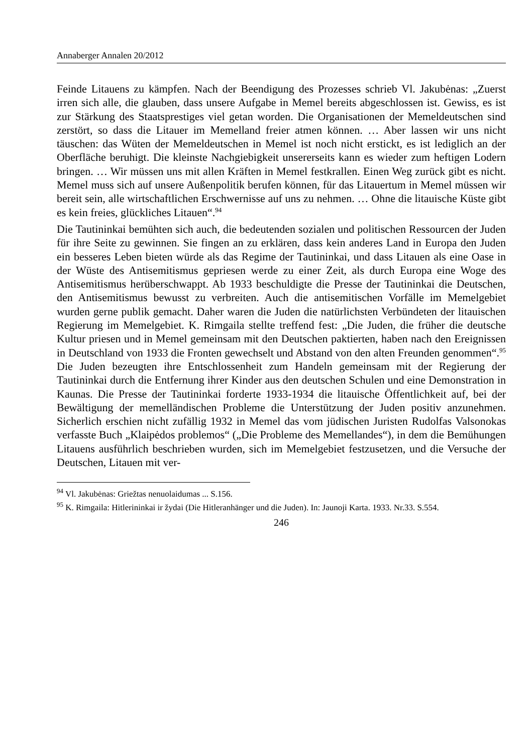Annaberger Annalen 20/2012
Feinde Litauens zu kämpfen. Nach der Beendigung des Prozesses schrieb Vl. Jakubėnas: „Zuerst irren sich alle, die glauben, dass unsere Aufgabe in Memel bereits abgeschlossen ist. Gewiss, es ist zur Stärkung des Staatsprestiges viel getan worden. Die Organisationen der Memeldeutschen sind zerstört, so dass die Litauer im Memelland freier atmen können. … Aber lassen wir uns nicht täuschen: das Wüten der Memeldeutschen in Memel ist noch nicht erstickt, es ist lediglich an der Oberfläche beruhigt. Die kleinste Nachgiebigkeit unsererseits kann es wieder zum heftigen Lodern bringen. … Wir müssen uns mit allen Kräften in Memel festkrallen. Einen Weg zurück gibt es nicht. Memel muss sich auf unsere Außenpolitik berufen können, für das Litauertum in Memel müssen wir bereit sein, alle wirtschaftlichen Erschwernisse auf uns zu nehmen. … Ohne die litauische Küste gibt es kein freies, glückliches Litauen“.<sup>94</sup>
Die Tautininkai bemühten sich auch, die bedeutenden sozialen und politischen Ressourcen der Juden für ihre Seite zu gewinnen. Sie fingen an zu erklären, dass kein anderes Land in Europa den Juden ein besseres Leben bieten würde als das Regime der Tautininkai, und dass Litauen als eine Oase in der Wüste des Antisemitismus gepriesen werde zu einer Zeit, als durch Europa eine Woge des Antisemitismus herüberschwappt. Ab 1933 beschuldigte die Presse der Tautininkai die Deutschen, den Antisemitismus bewusst zu verbreiten. Auch die antisemitischen Vorfälle im Memelgebiet wurden gerne publik gemacht. Daher waren die Juden die natürlichsten Verbündeten der litauischen Regierung im Memelgebiet. K. Rimgaila stellte treffend fest: „Die Juden, die früher die deutsche Kultur priesen und in Memel gemeinsam mit den Deutschen paktierten, haben nach den Ereignissen in Deutschland von 1933 die Fronten gewechselt und Abstand von den alten Freunden genommen“.<sup>95</sup> Die Juden bezeugten ihre Entschlossenheit zum Handeln gemeinsam mit der Regierung der Tautininkai durch die Entfernung ihrer Kinder aus den deutschen Schulen und eine Demonstration in Kaunas. Die Presse der Tautininkai forderte 1933-1934 die litauische Öffentlichkeit auf, bei der Bewältigung der memelländischen Probleme die Unterstützung der Juden positiv anzunehmen. Sicherlich erschien nicht zufällig 1932 in Memel das vom jüdischen Juristen Rudolfas Valsonokas verfasste Buch „Klaipėdos problemos“ („Die Probleme des Memellandes“), in dem die Bemühungen Litauens ausführlich beschrieben wurden, sich im Memelgebiet festzusetzen, und die Versuche der Deutschen, Litauen mit ver-
<sup>94</sup> Vl. Jakubėnas: Griežtas nenuolaidumas ... S.156.
<sup>95</sup> K. Rimgaila: Hitlerininkai ir žydai (Die Hitleranhänger und die Juden). In: Jaunoji Karta. 1933. Nr.33. S.554.
246